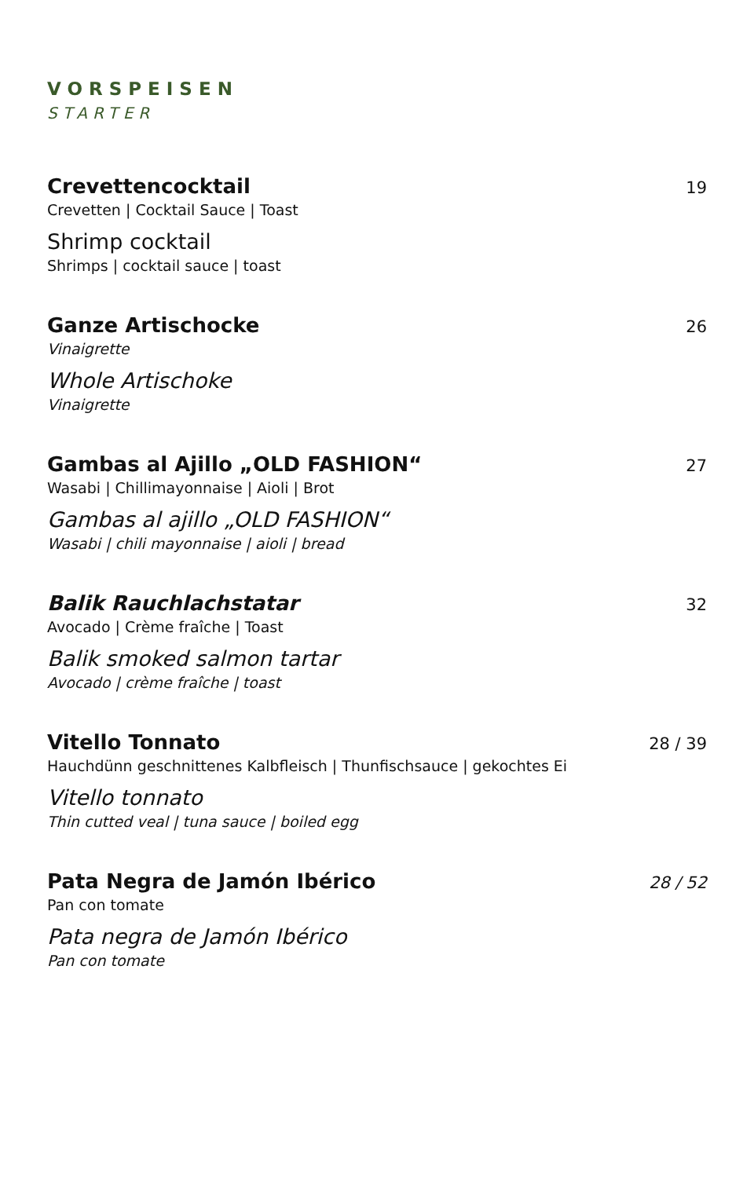VORSPEISEN
STARTER
Crevettencocktail 19
Crevetten | Cocktail Sauce | Toast
Shrimp cocktail
Shrimps | cocktail sauce | toast
Ganze Artischocke 26
Vinaigrette
Whole Artischoke
Vinaigrette
Gambas al Ajillo „OLD FASHION“27
Wasabi | Chillimayonnaise | Aioli | Brot
Gambas al ajillo „OLD FASHION“
Wasabi | chili mayonnaise | aioli | bread
Balik Rauchlachstatar 32
Avocado | Crème fraîche | Toast
Balik smoked salmon tartar
Avocado | crème fraîche | toast
Vitello Tonnato 28 / 39
Hauchdünn geschnittenes Kalbfleisch | Thunfischsauce | gekochtes Ei
Vitello tonnato
Thin cutted veal | tuna sauce | boiled egg
Pata Negra de Jamón Ibérico 28 / 52
Pan con tomate
Pata negra de Jamón Ibérico
Pan con tomate